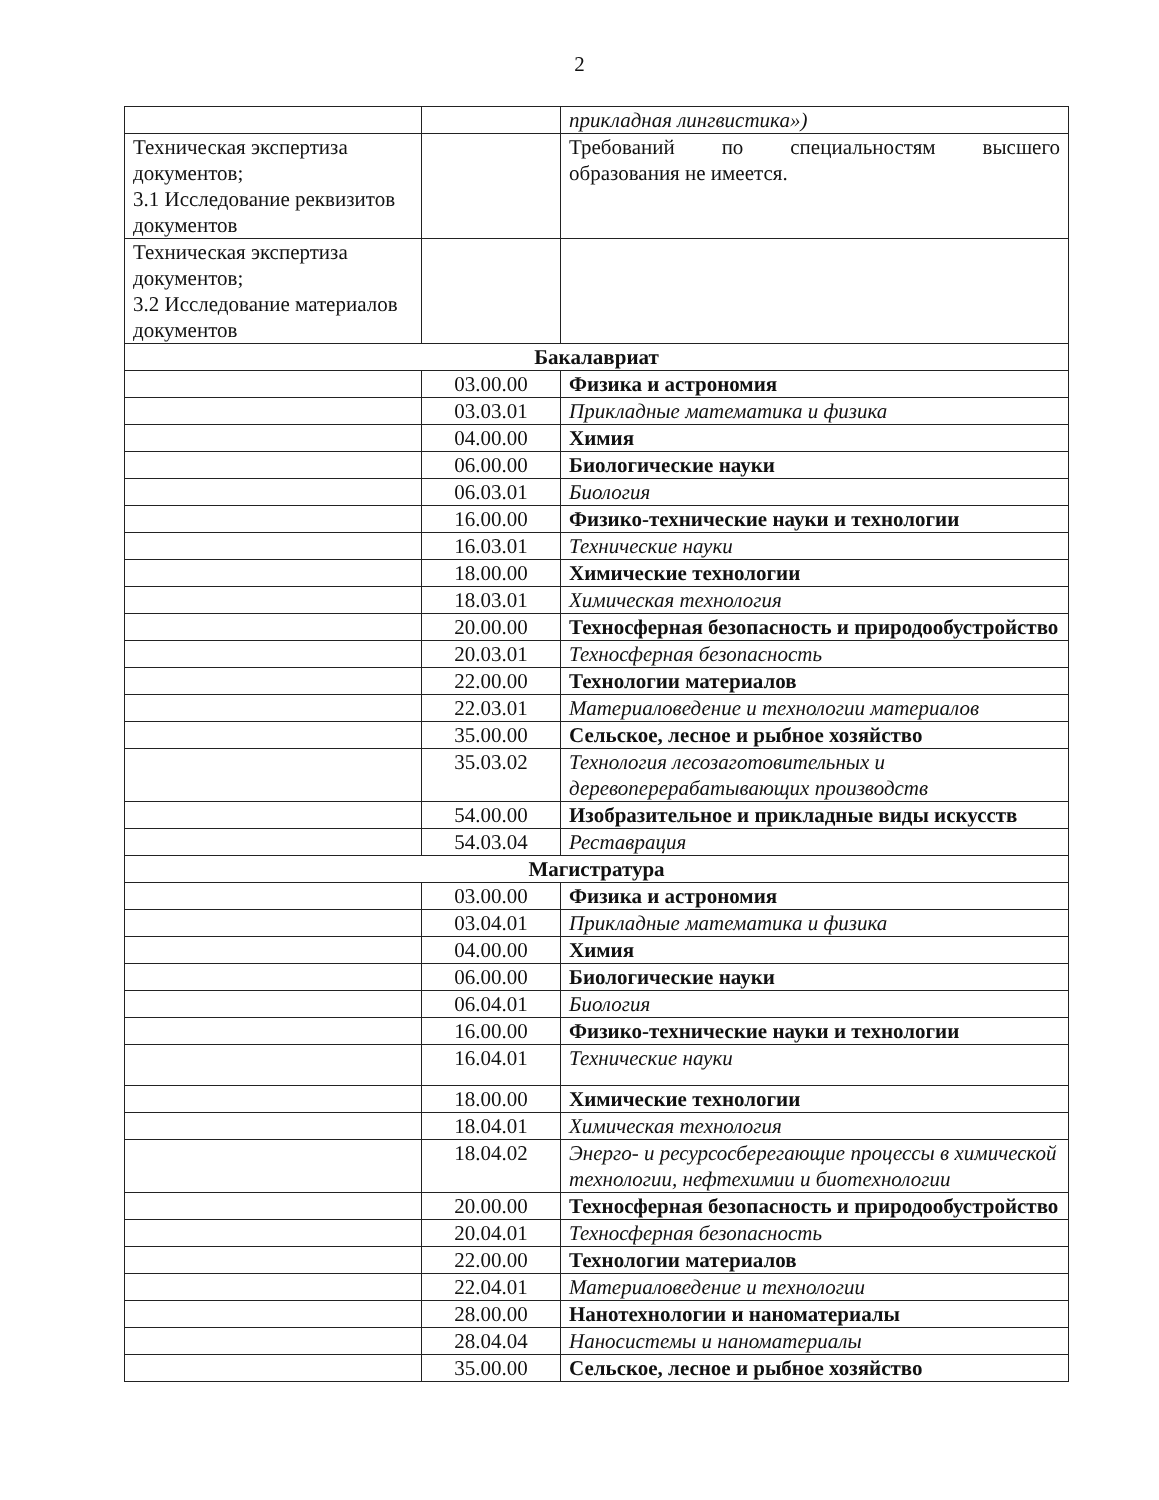2
| | | прикладная лингвистика») |
| Техническая экспертиза документов; 3.1 Исследование реквизитов документов | | Требований по специальностям высшего образования не имеется. |
| Техническая экспертиза документов; 3.2 Исследование материалов документов | | |
| Бакалавриат | | |
| | 03.00.00 | Физика и астрономия |
| | 03.03.01 | Прикладные математика и физика |
| | 04.00.00 | Химия |
| | 06.00.00 | Биологические науки |
| | 06.03.01 | Биология |
| | 16.00.00 | Физико-технические науки и технологии |
| | 16.03.01 | Технические науки |
| | 18.00.00 | Химические технологии |
| | 18.03.01 | Химическая технология |
| | 20.00.00 | Техносферная безопасность и природообустройство |
| | 20.03.01 | Техносферная безопасность |
| | 22.00.00 | Технологии материалов |
| | 22.03.01 | Материаловедение и технологии материалов |
| | 35.00.00 | Сельское, лесное и рыбное хозяйство |
| | 35.03.02 | Технология лесозаготовительных и деревоперерабатывающих производств |
| | 54.00.00 | Изобразительное и прикладные виды искусств |
| | 54.03.04 | Реставрация |
| Магистратура | | |
| | 03.00.00 | Физика и астрономия |
| | 03.04.01 | Прикладные математика и физика |
| | 04.00.00 | Химия |
| | 06.00.00 | Биологические науки |
| | 06.04.01 | Биология |
| | 16.00.00 | Физико-технические науки и технологии |
| | 16.04.01 | Технические науки |
| | 18.00.00 | Химические технологии |
| | 18.04.01 | Химическая технология |
| | 18.04.02 | Энерго- и ресурсосберегающие процессы в химической технологии, нефтехимии и биотехнологии |
| | 20.00.00 | Техносферная безопасность и природообустройство |
| | 20.04.01 | Техносферная безопасность |
| | 22.00.00 | Технологии материалов |
| | 22.04.01 | Материаловедение и технологии |
| | 28.00.00 | Нанотехнологии и наноматериалы |
| | 28.04.04 | Наносистемы и наноматериалы |
| | 35.00.00 | Сельское, лесное и рыбное хозяйство |